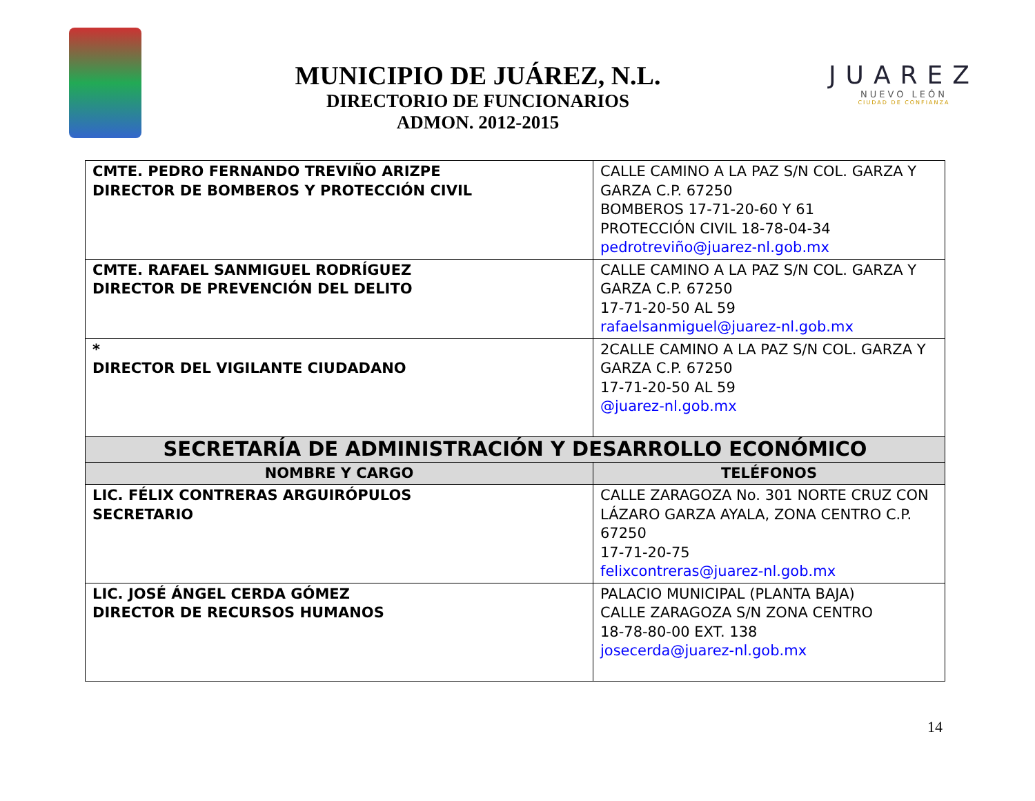MUNICIPIO DE JUÁREZ, N.L.
DIRECTORIO DE FUNCIONARIOS
ADMON. 2012-2015
JUAREZ
NUEVO LEÓN
CIUDAD DE CONFIANZA
| CMTE. PEDRO FERNANDO TREVIÑO ARIZPE DIRECTOR DE BOMBEROS Y PROTECCIÓN CIVIL | CALLE CAMINO A LA PAZ S/N COL. GARZA Y GARZA C.P. 67250 BOMBEROS 17-71-20-60 Y 61 PROTECCIÓN CIVIL 18-78-04-34 pedrotreviño@juarez-nl.gob.mx |
| CMTE. RAFAEL SANMIGUEL RODRÍGUEZ DIRECTOR DE PREVENCIÓN DEL DELITO | CALLE CAMINO A LA PAZ S/N COL. GARZA Y GARZA C.P. 67250 17-71-20-50 AL 59 rafaelsanmiguel@juarez-nl.gob.mx |
| * DIRECTOR DEL VIGILANTE CIUDADANO | 2CALLE CAMINO A LA PAZ S/N COL. GARZA Y GARZA C.P. 67250 17-71-20-50 AL 59 @juarez-nl.gob.mx |
| SECRETARÍA DE ADMINISTRACIÓN Y DESARROLLO ECONÓMICO | |
| NOMBRE Y CARGO | TELÉFONOS |
| LIC. FÉLIX CONTRERAS ARGUIRÓPULOS SECRETARIO | CALLE ZARAGOZA No. 301 NORTE CRUZ CON LÁZARO GARZA AYALA, ZONA CENTRO C.P. 67250 17-71-20-75 felixcontreras@juarez-nl.gob.mx |
| LIC. JOSÉ ÁNGEL CERDA GÓMEZ DIRECTOR DE RECURSOS HUMANOS | PALACIO MUNICIPAL (PLANTA BAJA) CALLE ZARAGOZA S/N ZONA CENTRO 18-78-80-00 EXT. 138 josecerda@juarez-nl.gob.mx |
14